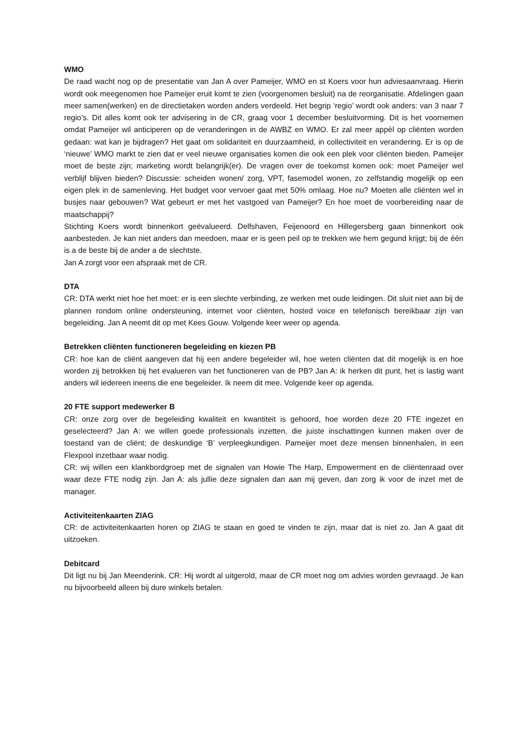WMO
De raad wacht nog op de presentatie van Jan A over Pameijer, WMO en st Koers voor hun adviesaanvraag. Hierin wordt ook meegenomen hoe Pameijer eruit komt te zien (voorgenomen besluit) na de reorganisatie. Afdelingen gaan meer samen(werken) en de directietaken worden anders verdeeld. Het begrip ‘regio’ wordt ook anders: van 3 naar 7 regio’s. Dit alles komt ook ter advisering in de CR, graag voor 1 december besluitvorming. Dit is het voornemen omdat Pameijer wil anticiperen op de veranderingen in de AWBZ en WMO. Er zal meer appèl op cliënten worden gedaan: wat kan je bijdragen? Het gaat om solidariteit en duurzaamheid, in collectiviteit en verandering. Er is op de ‘nieuwe’ WMO markt te zien dat er veel nieuwe organisaties komen die ook een plek voor cliënten bieden. Pameijer moet de beste zijn; marketing wordt belangrijk(er). De vragen over de toekomst komen ook: moet Pameijer wel verblijf blijven bieden? Discussie: scheiden wonen/ zorg, VPT, fasemodel wonen, zo zelfstandig mogelijk op een eigen plek in de samenleving. Het budget voor vervoer gaat met 50% omlaag. Hoe nu? Moeten alle cliënten wel in busjes naar gebouwen? Wat gebeurt er met het vastgoed van Pameijer? En hoe moet de voorbereiding naar de maatschappij?
Stichting Koers wordt binnenkort geëvalueerd. Delfshaven, Feijenoord en Hillegersberg gaan binnenkort ook aanbesteden. Je kan niet anders dan meedoen, maar er is geen peil op te trekken wie hem gegund krijgt; bij de één is a de beste bij de ander a de slechtste.
Jan A zorgt voor een afspraak met de CR.
DTA
CR: DTA werkt niet hoe het moet: er is een slechte verbinding, ze werken met oude leidingen. Dit sluit niet aan bij de plannen rondom online ondersteuning, internet voor cliënten, hosted voice en telefonisch bereikbaar zijn van begeleiding. Jan A neemt dit op met Kees Gouw. Volgende keer weer op agenda.
Betrekken cliënten functioneren begeleiding en kiezen PB
CR: hoe kan de cliënt aangeven dat hij een andere begeleider wil, hoe weten cliënten dat dit mogelijk is en hoe worden zij betrokken bij het evalueren van het functioneren van de PB? Jan A: ik herken dit punt, het is lastig want anders wil iedereen ineens die ene begeleider. Ik neem dit mee. Volgende keer op agenda.
20 FTE support medewerker B
CR: onze zorg over de begeleiding kwaliteit en kwantiteit is gehoord, hoe worden deze 20 FTE ingezet en geselecteerd? Jan A: we willen goede professionals inzetten, die juiste inschattingen kunnen maken over de toestand van de cliënt; de deskundige ‘B’ verpleegkundigen. Pameijer moet deze mensen binnenhalen, in een Flexpool inzetbaar waar nodig.
CR: wij willen een klankbordgroep met de signalen van Howie The Harp, Empowerment en de cliëntenraad over waar deze FTE nodig zijn. Jan A: als jullie deze signalen dan aan mij geven, dan zorg ik voor de inzet met de manager.
Activiteitenkaarten ZIAG
CR: de activiteitenkaarten horen op ZIAG te staan en goed te vinden te zijn, maar dat is niet zo. Jan A gaat dit uitzoeken.
Debitcard
Dit ligt nu bij Jan Meenderink. CR: Hij wordt al uitgerold, maar de CR moet nog om advies worden gevraagd. Je kan nu bijvoorbeeld alleen bij dure winkels betalen.